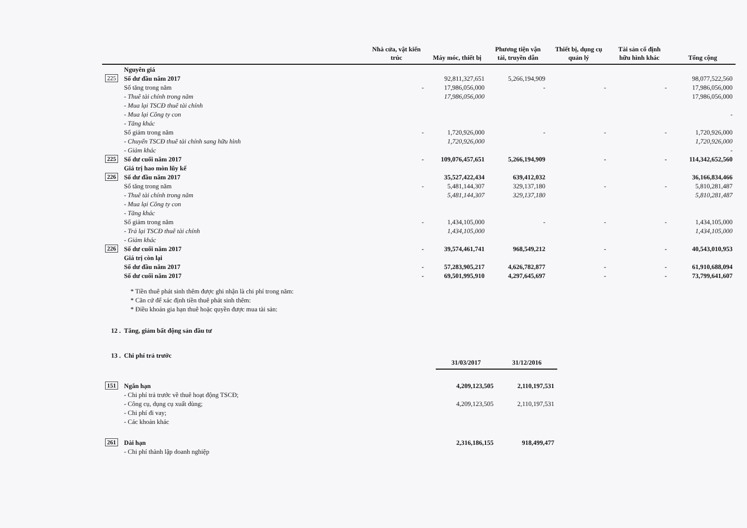| | | Nhà cửa, vật kiến trúc | Máy móc, thiết bị | Phương tiện vận tải, truyền dẫn | Thiết bị, dụng cụ quản lý | Tài sản cố định hữu hình khác | Tổng cộng |
| --- | --- | --- | --- | --- | --- | --- | --- |
| | Nguyên giá | | | | | | |
| 225 | Số dư đầu năm 2017 | | 92,811,327,651 | 5,266,194,909 | | | 98,077,522,560 |
| | Số tăng trong năm | - | 17,986,056,000 | - | - | - | 17,986,056,000 |
| | - Thuê tài chính trong năm | | 17,986,056,000 | | | | 17,986,056,000 |
| | - Mua lại TSCĐ thuê tài chính | | | | | | |
| | - Mua lại Công ty con | | | | | | - |
| | - Tăng khác | | | | | | |
| | Số giảm trong năm | - | 1,720,926,000 | - | - | - | 1,720,926,000 |
| | - Chuyển TSCĐ thuê tài chính sang hữu hình | | 1,720,926,000 | | | | 1,720,926,000 |
| | - Giảm khác | | | | | | - |
| 225 | Số dư cuối năm 2017 | - | 109,076,457,651 | 5,266,194,909 | - | - | 114,342,652,560 |
| | Giá trị hao mòn lũy kế | | | | | | |
| 226 | Số dư đầu năm 2017 | | 35,527,422,434 | 639,412,032 | | | 36,166,834,466 |
| | Số tăng trong năm | - | 5,481,144,307 | 329,137,180 | - | - | 5,810,281,487 |
| | - Thuê tài chính trong năm | | 5,481,144,307 | 329,137,180 | | | 5,810,281,487 |
| | - Mua lại Công ty con | | | | | | |
| | - Tăng khác | | | | | | |
| | Số giảm trong năm | - | 1,434,105,000 | - | - | - | 1,434,105,000 |
| | - Trả lại TSCĐ thuê tài chính | | 1,434,105,000 | | | | 1,434,105,000 |
| | - Giảm khác | | | | | | |
| 226 | Số dư cuối năm 2017 | - | 39,574,461,741 | 968,549,212 | - | - | 40,543,010,953 |
| | Giá trị còn lại | | | | | | |
| | Số dư đầu năm 2017 | - | 57,283,905,217 | 4,626,782,877 | - | - | 61,910,688,094 |
| | Số dư cuối năm 2017 | - | 69,501,995,910 | 4,297,645,697 | - | - | 73,799,641,607 |
* Tiền thuê phát sinh thêm được ghi nhận là chi phí trong năm:
* Căn cứ để xác định tiền thuê phát sinh thêm:
* Điều khoản gia hạn thuê hoặc quyền được mua tài sản:
12 . Tăng, giảm bất động sản đầu tư
13 . Chi phí trả trước
| | | 31/03/2017 | 31/12/2016 |
| --- | --- | --- | --- |
| 151 | Ngắn hạn | 4,209,123,505 | 2,110,197,531 |
| | - Chi phí trả trước về thuê hoạt động TSCĐ; | | |
| | - Công cụ, dụng cụ xuất dùng; | 4,209,123,505 | 2,110,197,531 |
| | - Chi phí đi vay; | | |
| | - Các khoản khác | | |
| 261 | Dài hạn | 2,316,186,155 | 918,499,477 |
| | - Chi phí thành lập doanh nghiệp | | |